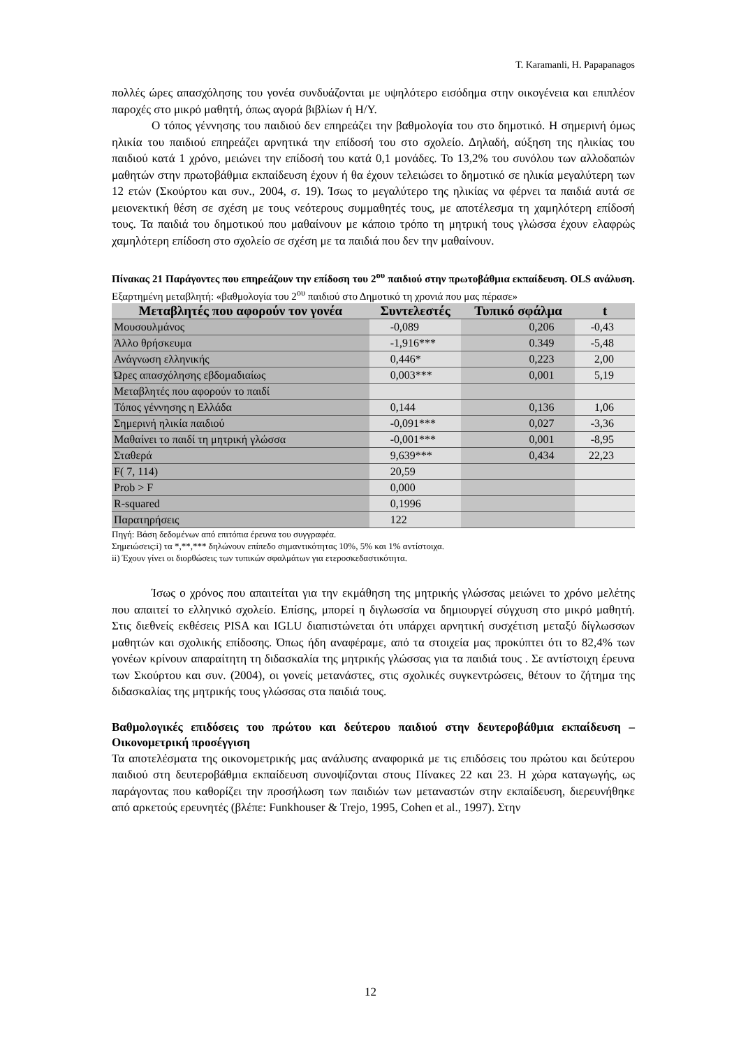T. Karamanli, H. Papapanagos
πολλές ώρες απασχόλησης του γονέα συνδυάζονται με υψηλότερο εισόδημα στην οικογένεια και επιπλέον παροχές στο μικρό μαθητή, όπως αγορά βιβλίων ή Η/Υ.
Ο τόπος γέννησης του παιδιού δεν επηρεάζει την βαθμολογία του στο δημοτικό. Η σημερινή όμως ηλικία του παιδιού επηρεάζει αρνητικά την επίδοσή του στο σχολείο. Δηλαδή, αύξηση της ηλικίας του παιδιού κατά 1 χρόνο, μειώνει την επίδοσή του κατά 0,1 μονάδες. Το 13,2% του συνόλου των αλλοδαπών μαθητών στην πρωτοβάθμια εκπαίδευση έχουν ή θα έχουν τελειώσει το δημοτικό σε ηλικία μεγαλύτερη των 12 ετών (Σκούρτου και συν., 2004, σ. 19). Ίσως το μεγαλύτερο της ηλικίας να φέρνει τα παιδιά αυτά σε μειονεκτική θέση σε σχέση με τους νεότερους συμμαθητές τους, με αποτέλεσμα τη χαμηλότερη επίδοσή τους. Τα παιδιά του δημοτικού που μαθαίνουν με κάποιο τρόπο τη μητρική τους γλώσσα έχουν ελαφρώς χαμηλότερη επίδοση στο σχολείο σε σχέση με τα παιδιά που δεν την μαθαίνουν.
Πίνακας 21 Παράγοντες που επηρεάζουν την επίδοση του 2<sup>ου</sup> παιδιού στην πρωτοβάθμια εκπαίδευση. OLS ανάλυση. Εξαρτημένη μεταβλητή: «βαθμολογία του 2<sup>ου</sup> παιδιού στο Δημοτικό τη χρονιά που μας πέρασε»
| Μεταβλητές που αφορούν τον γονέα | Συντελεστές | Τυπικό σφάλμα | t |
| --- | --- | --- | --- |
| Μουσουλμάνος | -0,089 | 0,206 | -0,43 |
| Άλλο θρήσκευμα | -1,916*** | 0.349 | -5,48 |
| Ανάγνωση ελληνικής | 0,446* | 0,223 | 2,00 |
| Ώρες απασχόλησης εβδομαδιαίως | 0,003*** | 0,001 | 5,19 |
| Μεταβλητές που αφορούν το παιδί | | | |
| Τόπος γέννησης η Ελλάδα | 0,144 | 0,136 | 1,06 |
| Σημερινή ηλικία παιδιού | -0,091*** | 0,027 | -3,36 |
| Μαθαίνει το παιδί τη μητρική γλώσσα | -0,001*** | 0,001 | -8,95 |
| Σταθερά | 9,639*** | 0,434 | 22,23 |
| F( 7, 114) | 20,59 | | |
| Prob > F | 0,000 | | |
| R-squared | 0,1996 | | |
| Παρατηρήσεις | 122 | | |
Πηγή: Βάση δεδομένων από επιτόπια έρευνα του συγγραφέα.
Σημειώσεις:i) τα *,**,*** δηλώνουν επίπεδο σημαντικότητας 10%, 5% και 1% αντίστοιχα.
ii) Έχουν γίνει οι διορθώσεις των τυπικών σφαλμάτων για ετεροσκεδαστικότητα.
Ίσως ο χρόνος που απαιτείται για την εκμάθηση της μητρικής γλώσσας μειώνει το χρόνο μελέτης που απαιτεί το ελληνικό σχολείο. Επίσης, μπορεί η διγλωσσία να δημιουργεί σύγχυση στο μικρό μαθητή. Στις διεθνείς εκθέσεις PISA και IGLU διαπιστώνεται ότι υπάρχει αρνητική συσχέτιση μεταξύ δίγλωσσων μαθητών και σχολικής επίδοσης. Όπως ήδη αναφέραμε, από τα στοιχεία μας προκύπτει ότι το 82,4% των γονέων κρίνουν απαραίτητη τη διδασκαλία της μητρικής γλώσσας για τα παιδιά τους . Σε αντίστοιχη έρευνα των Σκούρτου και συν. (2004), οι γονείς μετανάστες, στις σχολικές συγκεντρώσεις, θέτουν το ζήτημα της διδασκαλίας της μητρικής τους γλώσσας στα παιδιά τους.
Βαθμολογικές επιδόσεις του πρώτου και δεύτερου παιδιού στην δευτεροβάθμια εκπαίδευση – Οικονομετρική προσέγγιση
Τα αποτελέσματα της οικονομετρικής μας ανάλυσης αναφορικά με τις επιδόσεις του πρώτου και δεύτερου παιδιού στη δευτεροβάθμια εκπαίδευση συνοψίζονται στους Πίνακες 22 και 23. Η χώρα καταγωγής, ως παράγοντας που καθορίζει την προσήλωση των παιδιών των μεταναστών στην εκπαίδευση, διερευνήθηκε από αρκετούς ερευνητές (βλέπε: Funkhouser & Trejo, 1995, Cohen et al., 1997). Στην
12